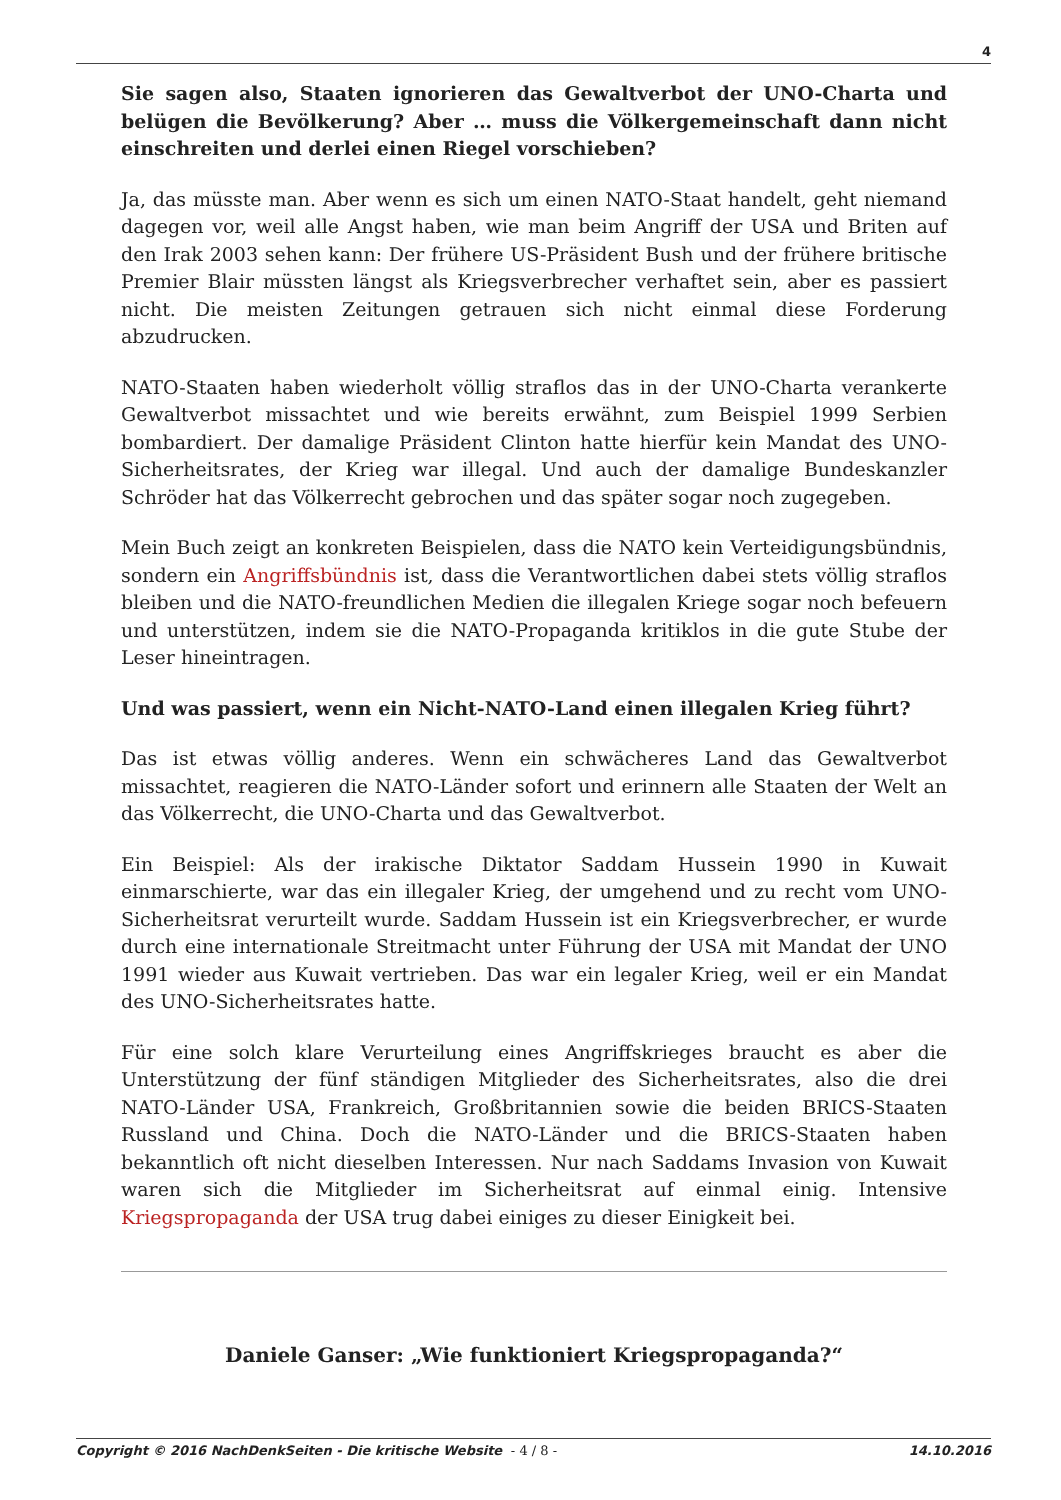4
Sie sagen also, Staaten ignorieren das Gewaltverbot der UNO-Charta und belügen die Bevölkerung? Aber … muss die Völkergemeinschaft dann nicht einschreiten und derlei einen Riegel vorschieben?
Ja, das müsste man. Aber wenn es sich um einen NATO-Staat handelt, geht niemand dagegen vor, weil alle Angst haben, wie man beim Angriff der USA und Briten auf den Irak 2003 sehen kann: Der frühere US-Präsident Bush und der frühere britische Premier Blair müssten längst als Kriegsverbrecher verhaftet sein, aber es passiert nicht. Die meisten Zeitungen getrauen sich nicht einmal diese Forderung abzudrucken.
NATO-Staaten haben wiederholt völlig straflos das in der UNO-Charta verankerte Gewaltverbot missachtet und wie bereits erwähnt, zum Beispiel 1999 Serbien bombardiert. Der damalige Präsident Clinton hatte hierfür kein Mandat des UNO-Sicherheitsrates, der Krieg war illegal. Und auch der damalige Bundeskanzler Schröder hat das Völkerrecht gebrochen und das später sogar noch zugegeben.
Mein Buch zeigt an konkreten Beispielen, dass die NATO kein Verteidigungsbündnis, sondern ein Angriffsbündnis ist, dass die Verantwortlichen dabei stets völlig straflos bleiben und die NATO-freundlichen Medien die illegalen Kriege sogar noch befeuern und unterstützen, indem sie die NATO-Propaganda kritiklos in die gute Stube der Leser hineintragen.
Und was passiert, wenn ein Nicht-NATO-Land einen illegalen Krieg führt?
Das ist etwas völlig anderes. Wenn ein schwächeres Land das Gewaltverbot missachtet, reagieren die NATO-Länder sofort und erinnern alle Staaten der Welt an das Völkerrecht, die UNO-Charta und das Gewaltverbot.
Ein Beispiel: Als der irakische Diktator Saddam Hussein 1990 in Kuwait einmarschierte, war das ein illegaler Krieg, der umgehend und zu recht vom UNO-Sicherheitsrat verurteilt wurde. Saddam Hussein ist ein Kriegsverbrecher, er wurde durch eine internationale Streitmacht unter Führung der USA mit Mandat der UNO 1991 wieder aus Kuwait vertrieben. Das war ein legaler Krieg, weil er ein Mandat des UNO-Sicherheitsrates hatte.
Für eine solch klare Verurteilung eines Angriffskrieges braucht es aber die Unterstützung der fünf ständigen Mitglieder des Sicherheitsrates, also die drei NATO-Länder USA, Frankreich, Großbritannien sowie die beiden BRICS-Staaten Russland und China. Doch die NATO-Länder und die BRICS-Staaten haben bekanntlich oft nicht dieselben Interessen. Nur nach Saddams Invasion von Kuwait waren sich die Mitglieder im Sicherheitsrat auf einmal einig. Intensive Kriegspropaganda der USA trug dabei einiges zu dieser Einigkeit bei.
Daniele Ganser: „Wie funktioniert Kriegspropaganda?“
Copyright © 2016 NachDenkSeiten - Die kritische Website - 4 / 8 - 14.10.2016